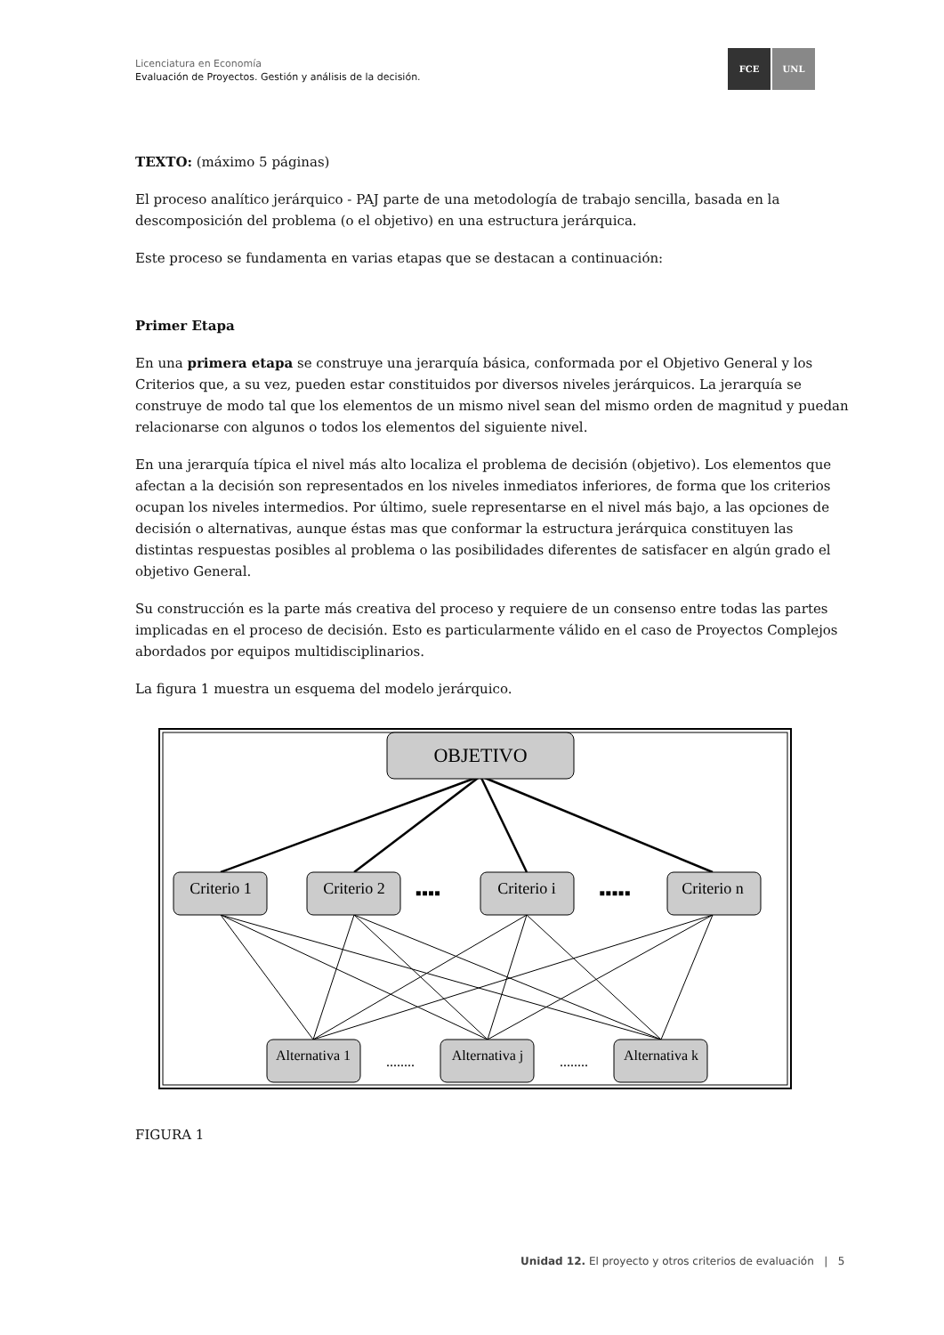Licenciatura en Economía
Evaluación de Proyectos. Gestión y análisis de la decisión.
FCE UNL
TEXTO: (máximo 5 páginas)
El proceso analítico jerárquico - PAJ parte de una metodología de trabajo sencilla, basada en la descomposición del problema (o el objetivo) en una estructura jerárquica.
Este proceso se fundamenta en varias etapas que se destacan a continuación:
Primer Etapa
En una primera etapa se construye una jerarquía básica, conformada por el Objetivo General y los Criterios que, a su vez, pueden estar constituidos por diversos niveles jerárquicos. La jerarquía se construye de modo tal que los elementos de un mismo nivel sean del mismo orden de magnitud y puedan relacionarse con algunos o todos los elementos del siguiente nivel.
En una jerarquía típica el nivel más alto localiza el problema de decisión (objetivo). Los elementos que afectan a la decisión son representados en los niveles inmediatos inferiores, de forma que los criterios ocupan los niveles intermedios. Por último, suele representarse en el nivel más bajo, a las opciones de decisión o alternativas, aunque éstas mas que conformar la estructura jerárquica constituyen las distintas respuestas posibles al problema o las posibilidades diferentes de satisfacer en algún grado el objetivo General.
Su construcción es la parte más creativa del proceso y requiere de un consenso entre todas las partes implicadas en el proceso de decisión. Esto es particularmente válido en el caso de Proyectos Complejos abordados por equipos multidisciplinarios.
La figura 1 muestra un esquema del modelo jerárquico.
OBJETIVO
Criterio 1
Criterio 2
Criterio i
Criterio n
▪▪▪▪
▪▪▪▪▪
Alternativa 1
Alternativa j
Alternativa k
........
........
FIGURA 1
Unidad 12. El proyecto y otros criterios de evaluación | 5